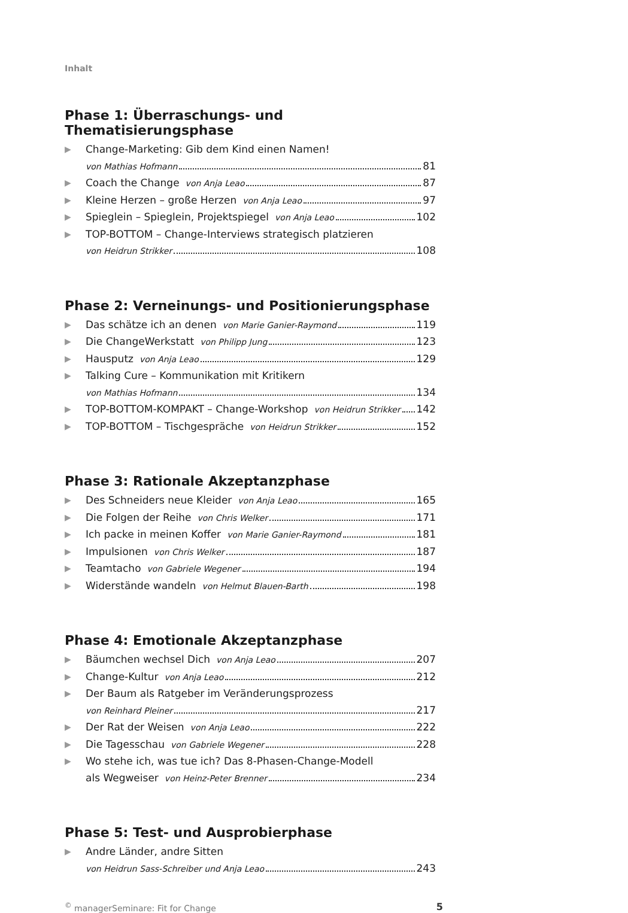Inhalt
Phase 1: Überraschungs- und Thematisierungsphase
▶
Change-Marketing: Gib dem Kind einen Namen!
von Mathias Hofmann 81
▶
Coach the Change von Anja Leao 87
▶
Kleine Herzen – große Herzen von Anja Leao 97
▶
Spieglein – Spieglein, Projektspiegel von Anja Leao 102
▶
TOP-BOTTOM – Change-Interviews strategisch platzieren
von Heidrun Strikker 108
Phase 2: Verneinungs- und Positionierungsphase
▶
Das schätze ich an denen von Marie Ganier-Raymond 119
▶
Die ChangeWerkstatt von Philipp Jung 123
▶
Hausputz von Anja Leao 129
▶
Talking Cure – Kommunikation mit Kritikern
von Mathias Hofmann 134
▶
TOP-BOTTOM-KOMPAKT – Change-Workshop von Heidrun Strikker 142
▶
TOP-BOTTOM – Tischgespräche von Heidrun Strikker 152
Phase 3: Rationale Akzeptanzphase
▶
Des Schneiders neue Kleider von Anja Leao 165
▶
Die Folgen der Reihe von Chris Welker 171
▶
Ich packe in meinen Koffer von Marie Ganier-Raymond 181
▶
Impulsionen von Chris Welker 187
▶
Teamtacho von Gabriele Wegener 194
▶
Widerstände wandeln von Helmut Blauen-Barth 198
Phase 4: Emotionale Akzeptanzphase
▶
Bäumchen wechsel Dich von Anja Leao 207
▶
Change-Kultur von Anja Leao 212
▶
Der Baum als Ratgeber im Veränderungsprozess
von Reinhard Pleiner 217
▶
Der Rat der Weisen von Anja Leao 222
▶
Die Tagesschau von Gabriele Wegener 228
▶
Wo stehe ich, was tue ich? Das 8-Phasen-Change-Modell
als Wegweiser von Heinz-Peter Brenner 234
Phase 5: Test- und Ausprobierphase
▶
Andre Länder, andre Sitten
von Heidrun Sass-Schreiber und Anja Leao 243
<sup>©</sup> managerSeminare: Fit for Change 5